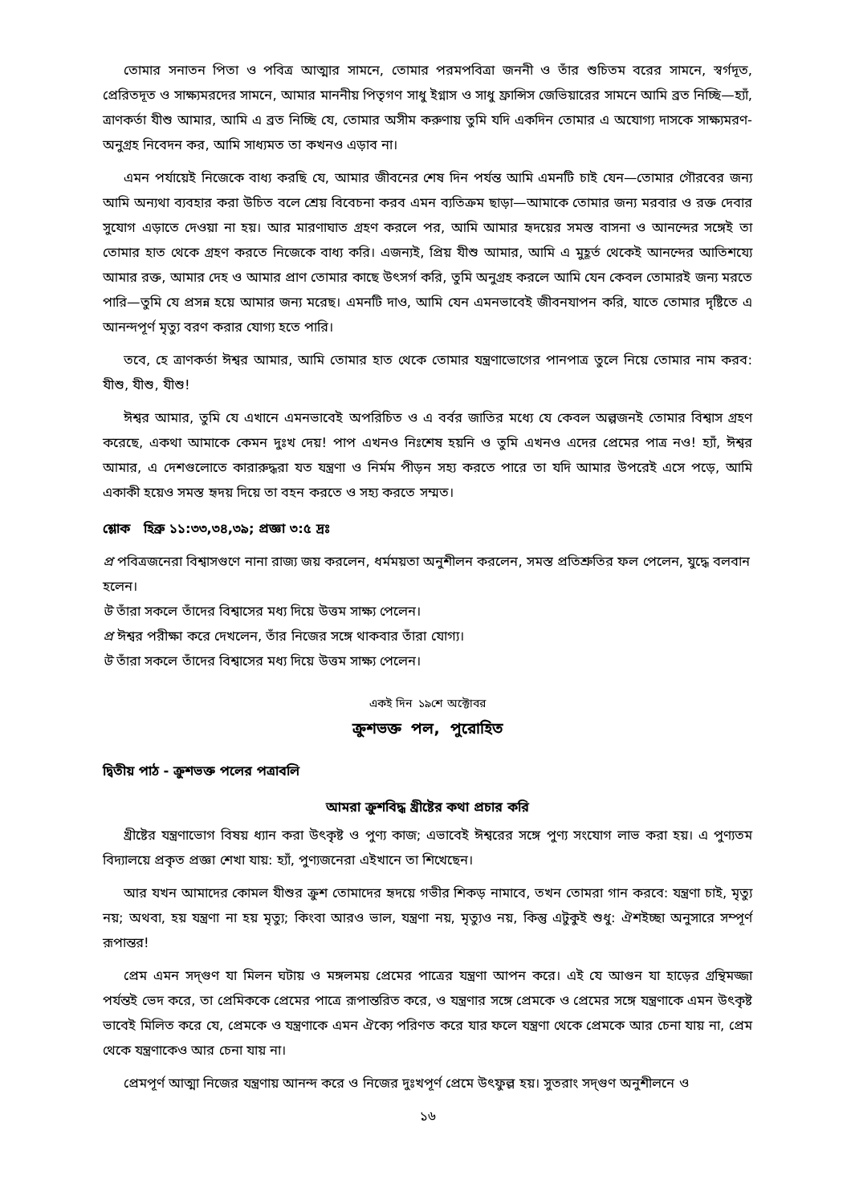তোমার সনাতন পিতা ও পবিত্র আত্মার সামনে, তোমার পরমপবিত্রা জননী ও তাঁর শুচিতম বরের সামনে, স্বর্গদূত, প্রেরিতদূত ও সাক্ষ্যমরদের সামনে, আমার মাননীয় পিতৃগণ সাধু ইগ্নাস ও সাধু ফ্রান্সিস জেভিয়ারের সামনে আমি ব্রত নিচ্ছি—হ্যাঁ, ত্রাণকর্তা যীশু আমার, আমি এ ব্রত নিচ্ছি যে, তোমার অসীম করুণায় তুমি যদি একদিন তোমার এ অযোগ্য দাসকে সাক্ষ্যমরণ-অনুগ্রহ নিবেদন কর, আমি সাধ্যমত তা কখনও এড়াব না।
এমন পর্যায়েই নিজেকে বাধ্য করছি যে, আমার জীবনের শেষ দিন পর্যন্ত আমি এমনটি চাই যেন—তোমার গৌরবের জন্য আমি অন্যথা ব্যবহার করা উচিত বলে শ্রেয় বিবেচনা করব এমন ব্যতিক্রম ছাড়া—আমাকে তোমার জন্য মরবার ও রক্ত দেবার সুযোগ এড়াতে দেওয়া না হয়। আর মারণাঘাত গ্রহণ করলে পর, আমি আমার হৃদয়ের সমস্ত বাসনা ও আনন্দের সঙ্গেই তা তোমার হাত থেকে গ্রহণ করতে নিজেকে বাধ্য করি। এজন্যই, প্রিয় যীশু আমার, আমি এ মুহূর্ত থেকেই আনন্দের আতিশয্যে আমার রক্ত, আমার দেহ ও আমার প্রাণ তোমার কাছে উৎসর্গ করি, তুমি অনুগ্রহ করলে আমি যেন কেবল তোমারই জন্য মরতে পারি—তুমি যে প্রসন্ন হয়ে আমার জন্য মরেছ। এমনটি দাও, আমি যেন এমনভাবেই জীবনযাপন করি, যাতে তোমার দৃষ্টিতে এ আনন্দপূর্ণ মৃত্যু বরণ করার যোগ্য হতে পারি।
তবে, হে ত্রাণকর্তা ঈশ্বর আমার, আমি তোমার হাত থেকে তোমার যন্ত্রণাভোগের পানপাত্র তুলে নিয়ে তোমার নাম করব: যীশু, যীশু, যীশু!
ঈশ্বর আমার, তুমি যে এখানে এমনভাবেই অপরিচিত ও এ বর্বর জাতির মধ্যে যে কেবল অল্পজনই তোমার বিশ্বাস গ্রহণ করেছে, একথা আমাকে কেমন দুঃখ দেয়! পাপ এখনও নিঃশেষ হয়নি ও তুমি এখনও এদের প্রেমের পাত্র নও! হ্যাঁ, ঈশ্বর আমার, এ দেশগুলোতে কারারুদ্ধরা যত যন্ত্রণা ও নির্মম পীড়ন সহ্য করতে পারে তা যদি আমার উপরেই এসে পড়ে, আমি একাকী হয়েও সমস্ত হৃদয় দিয়ে তা বহন করতে ও সহ্য করতে সম্মত।
শ্লোক হিব্রু ১১:৩৩,৩৪,৩৯; প্রজ্ঞা ৩:৫ দ্রঃ
প্র পবিত্রজনেরা বিশ্বাসগুণে নানা রাজ্য জয় করলেন, ধর্মময়তা অনুশীলন করলেন, সমস্ত প্রতিশ্রুতির ফল পেলেন, যুদ্ধে বলবান হলেন।
উ তাঁরা সকলে তাঁদের বিশ্বাসের মধ্য দিয়ে উত্তম সাক্ষ্য পেলেন।
প্র ঈশ্বর পরীক্ষা করে দেখলেন, তাঁর নিজের সঙ্গে থাকবার তাঁরা যোগ্য।
উ তাঁরা সকলে তাঁদের বিশ্বাসের মধ্য দিয়ে উত্তম সাক্ষ্য পেলেন।
একই দিন ১৯শে অক্টোবর
ক্রুশভক্ত পল, পুরোহিত
দ্বিতীয় পাঠ - ক্রুশভক্ত পলের পত্রাবলি
আমরা ক্রুশবিদ্ধ খ্রীষ্টের কথা প্রচার করি
খ্রীষ্টের যন্ত্রণাভোগ বিষয় ধ্যান করা উৎকৃষ্ট ও পুণ্য কাজ; এভাবেই ঈশ্বরের সঙ্গে পুণ্য সংযোগ লাভ করা হয়। এ পুণ্যতম বিদ্যালয়ে প্রকৃত প্রজ্ঞা শেখা যায়: হ্যাঁ, পুণ্যজনেরা এইখানে তা শিখেছেন।
আর যখন আমাদের কোমল যীশুর ক্রুশ তোমাদের হৃদয়ে গভীর শিকড় নামাবে, তখন তোমরা গান করবে: যন্ত্রণা চাই, মৃত্যু নয়; অথবা, হয় যন্ত্রণা না হয় মৃত্যু; কিংবা আরও ভাল, যন্ত্রণা নয়, মৃত্যুও নয়, কিন্তু এটুকুই শুধু: ঐশইচ্ছা অনুসারে সম্পূর্ণ রূপান্তর!
প্রেম এমন সদ্‌গুণ যা মিলন ঘটায় ও মঙ্গলময় প্রেমের পাত্রের যন্ত্রণা আপন করে। এই যে আগুন যা হাড়ের গ্রন্থিমজ্জা পর্যন্তই ভেদ করে, তা প্রেমিককে প্রেমের পাত্রে রূপান্তরিত করে, ও যন্ত্রণার সঙ্গে প্রেমকে ও প্রেমের সঙ্গে যন্ত্রণাকে এমন উৎকৃষ্ট ভাবেই মিলিত করে যে, প্রেমকে ও যন্ত্রণাকে এমন ঐক্যে পরিণত করে যার ফলে যন্ত্রণা থেকে প্রেমকে আর চেনা যায় না, প্রেম থেকে যন্ত্রণাকেও আর চেনা যায় না।
প্রেমপূর্ণ আত্মা নিজের যন্ত্রণায় আনন্দ করে ও নিজের দুঃখপূর্ণ প্রেমে উৎফুল্ল হয়। সুতরাং সদ্‌গুণ অনুশীলনে ও
১৬